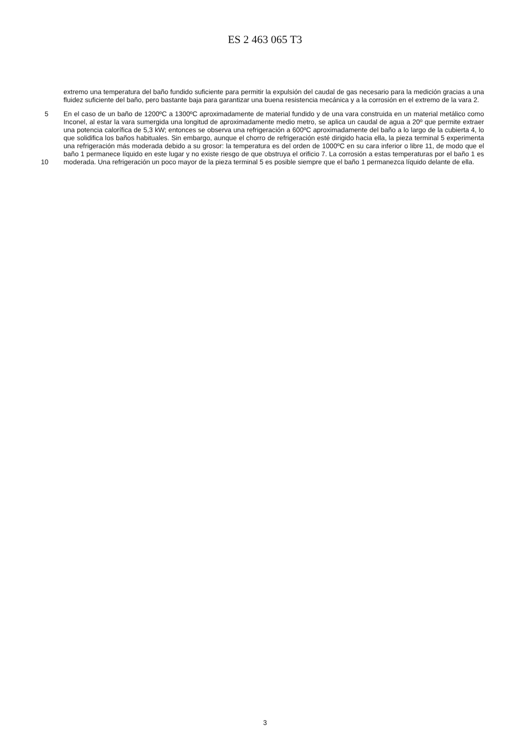ES 2 463 065 T3
extremo una temperatura del baño fundido suficiente para permitir la expulsión del caudal de gas necesario para la medición gracias a una fluidez suficiente del baño, pero bastante baja para garantizar una buena resistencia mecánica y a la corrosión en el extremo de la vara 2.
5
10
En el caso de un baño de 1200ºC a 1300ºC aproximadamente de material fundido y de una vara construida en un material metálico como Inconel, al estar la vara sumergida una longitud de aproximadamente medio metro, se aplica un caudal de agua a 20º que permite extraer una potencia calorífica de 5,3 kW; entonces se observa una refrigeración a 600ºC aproximadamente del baño a lo largo de la cubierta 4, lo que solidifica los baños habituales. Sin embargo, aunque el chorro de refrigeración esté dirigido hacia ella, la pieza terminal 5 experimenta una refrigeración más moderada debido a su grosor: la temperatura es del orden de 1000ºC en su cara inferior o libre 11, de modo que el baño 1 permanece líquido en este lugar y no existe riesgo de que obstruya el orificio 7. La corrosión a estas temperaturas por el baño 1 es moderada. Una refrigeración un poco mayor de la pieza terminal 5 es posible siempre que el baño 1 permanezca líquido delante de ella.
3